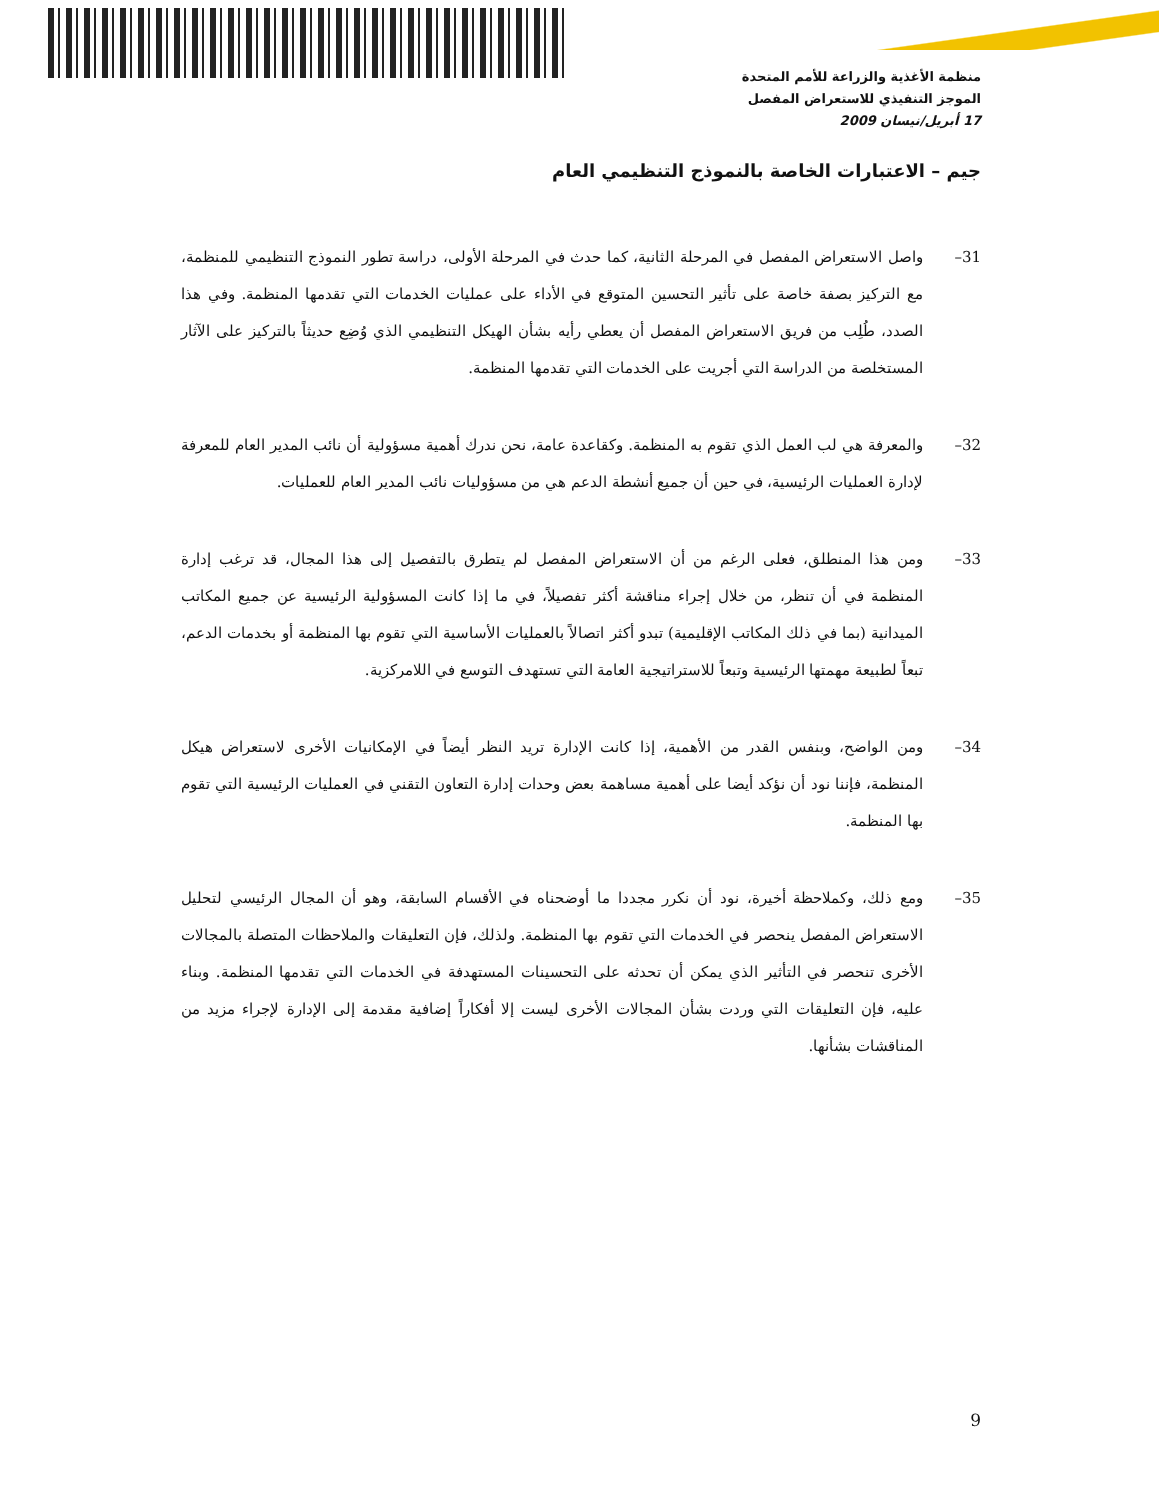منظمة الأغذية والزراعة للأمم المتحدة
الموجز التنفيذي للاستعراض المفصل
17 أبريل/نيسان 2009
جيم – الاعتبارات الخاصة بالنموذج التنظيمي العام
31– واصل الاستعراض المفصل في المرحلة الثانية، كما حدث في المرحلة الأولى، دراسة تطور النموذج التنظيمي للمنظمة، مع التركيز بصفة خاصة على تأثير التحسين المتوقع في الأداء على عمليات الخدمات التي تقدمها المنظمة. وفي هذا الصدد، طُلِب من فريق الاستعراض المفصل أن يعطي رأيه بشأن الهيكل التنظيمي الذي وُضِع حديثاً بالتركيز على الآثار المستخلصة من الدراسة التي أجريت على الخدمات التي تقدمها المنظمة.
32– والمعرفة هي لب العمل الذي تقوم به المنظمة. وكقاعدة عامة، نحن ندرك أهمية مسؤولية أن نائب المدير العام للمعرفة لإدارة العمليات الرئيسية، في حين أن جميع أنشطة الدعم هي من مسؤوليات نائب المدير العام للعمليات.
33– ومن هذا المنطلق، فعلى الرغم من أن الاستعراض المفصل لم يتطرق بالتفصيل إلى هذا المجال، قد ترغب إدارة المنظمة في أن تنظر، من خلال إجراء مناقشة أكثر تفصيلاً، في ما إذا كانت المسؤولية الرئيسية عن جميع المكاتب الميدانية (بما في ذلك المكاتب الإقليمية) تبدو أكثر اتصالاً بالعمليات الأساسية التي تقوم بها المنظمة أو بخدمات الدعم، تبعاً لطبيعة مهمتها الرئيسية وتبعاً للاستراتيجية العامة التي تستهدف التوسع في اللامركزية.
34– ومن الواضح، وبنفس القدر من الأهمية، إذا كانت الإدارة تريد النظر أيضاً في الإمكانيات الأخرى لاستعراض هيكل المنظمة، فإننا نود أن نؤكد أيضا على أهمية مساهمة بعض وحدات إدارة التعاون التقني في العمليات الرئيسية التي تقوم بها المنظمة.
35– ومع ذلك، وكملاحظة أخيرة، نود أن نكرر مجددا ما أوضحناه في الأقسام السابقة، وهو أن المجال الرئيسي لتحليل الاستعراض المفصل ينحصر في الخدمات التي تقوم بها المنظمة. ولذلك، فإن التعليقات والملاحظات المتصلة بالمجالات الأخرى تنحصر في التأثير الذي يمكن أن تحدثه على التحسينات المستهدفة في الخدمات التي تقدمها المنظمة. وبناء عليه، فإن التعليقات التي وردت بشأن المجالات الأخرى ليست إلا أفكاراً إضافية مقدمة إلى الإدارة لإجراء مزيد من المناقشات بشأنها.
9